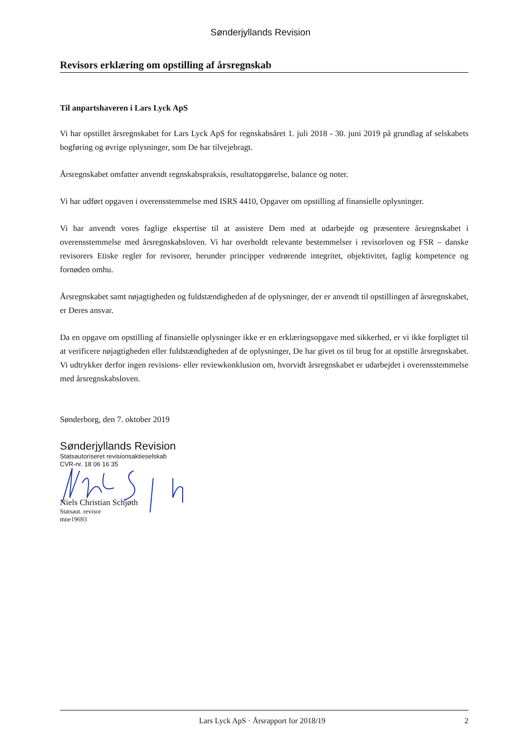Sønderjyllands Revision
Revisors erklæring om opstilling af årsregnskab
Til anpartshaveren i Lars Lyck ApS
Vi har opstillet årsregnskabet for Lars Lyck ApS for regnskabsåret 1. juli 2018 - 30. juni 2019 på grundlag af selskabets bogføring og øvrige oplysninger, som De har tilvejebragt.
Årsregnskabet omfatter anvendt regnskabspraksis, resultatopgørelse, balance og noter.
Vi har udført opgaven i overensstemmelse med ISRS 4410, Opgaver om opstilling af finansielle oplysninger.
Vi har anvendt vores faglige ekspertise til at assistere Dem med at udarbejde og præsentere årsregnskabet i overensstemmelse med årsregnskabsloven. Vi har overholdt relevante bestemmelser i revisorloven og FSR – danske revisorers Etiske regler for revisorer, herunder principper vedrørende integritet, objektivitet, faglig kompetence og fornøden omhu.
Årsregnskabet samt nøjagtigheden og fuldstændigheden af de oplysninger, der er anvendt til opstillingen af årsregnskabet, er Deres ansvar.
Da en opgave om opstilling af finansielle oplysninger ikke er en erklæringsopgave med sikkerhed, er vi ikke forpligtet til at verificere nøjagtigheden eller fuldstændigheden af de oplysninger, De har givet os til brug for at opstille årsregnskabet. Vi udtrykker derfor ingen revisions- eller reviewkonklusion om, hvorvidt årsregnskabet er udarbejdet i overensstemmelse med årsregnskabsloven.
Sønderborg, den 7. oktober 2019
Sønderjyllands Revision
Statsautoriseret revisionsaktieselskab
CVR-nr. 18 06 16 35
Niels Christian Schjøth
Statsaut. revisor
mne19693
Lars Lyck ApS · Årsrapport for 2018/19 2